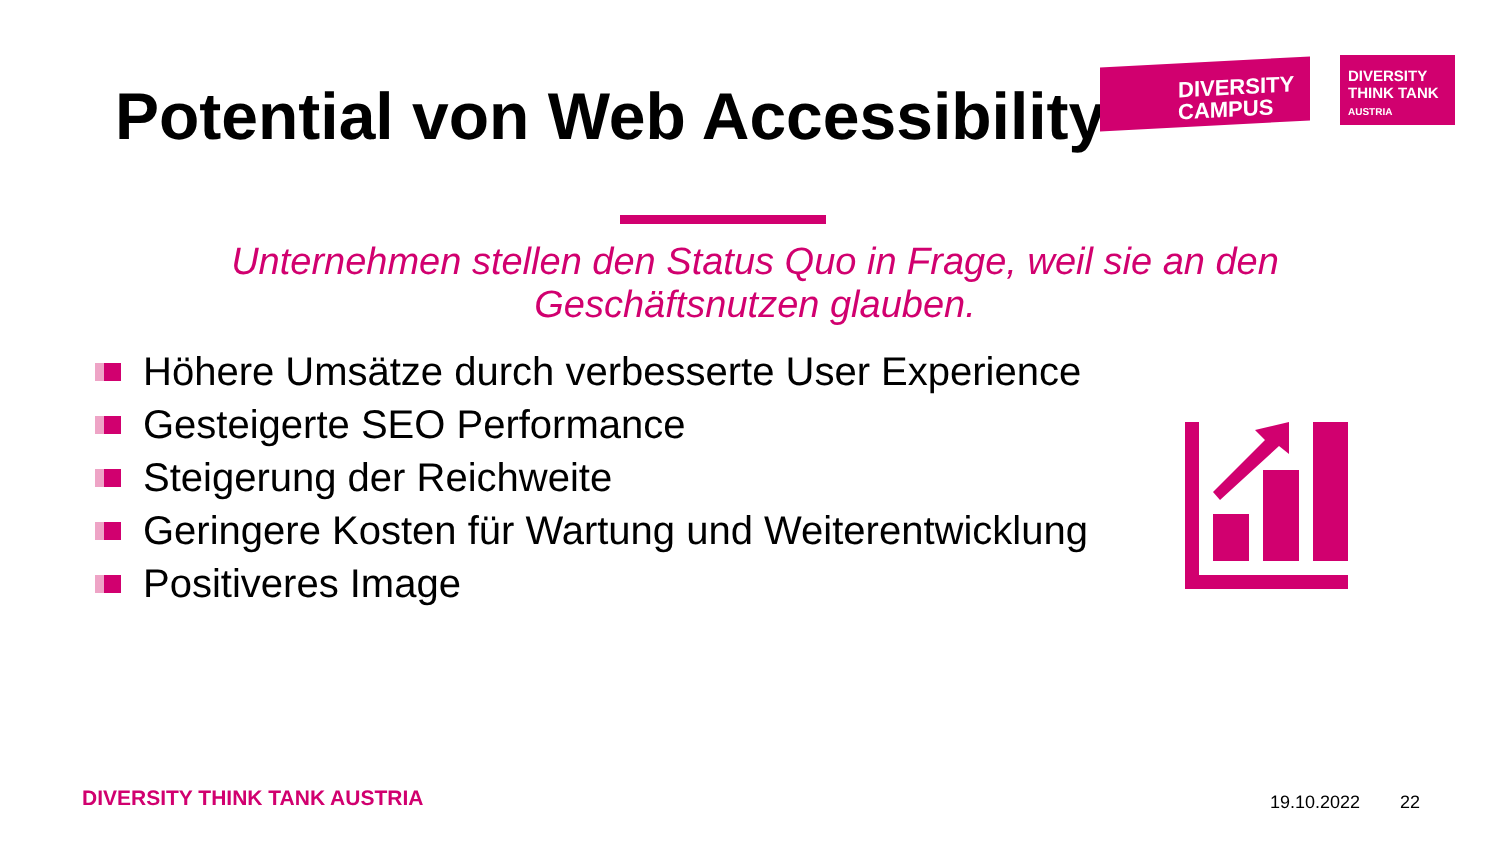Potential von Web Accessibility
DIVERSITY
CAMPUS
DIVERSITY
THINK TANK
AUSTRIA
Unternehmen stellen den Status Quo in Frage, weil sie an den Geschäftsnutzen glauben.
Höhere Umsätze durch verbesserte User Experience
Gesteigerte SEO Performance
Steigerung der Reichweite
Geringere Kosten für Wartung und Weiterentwicklung
Positiveres Image
DIVERSITY THINK TANK AUSTRIA 19.10.2022 22